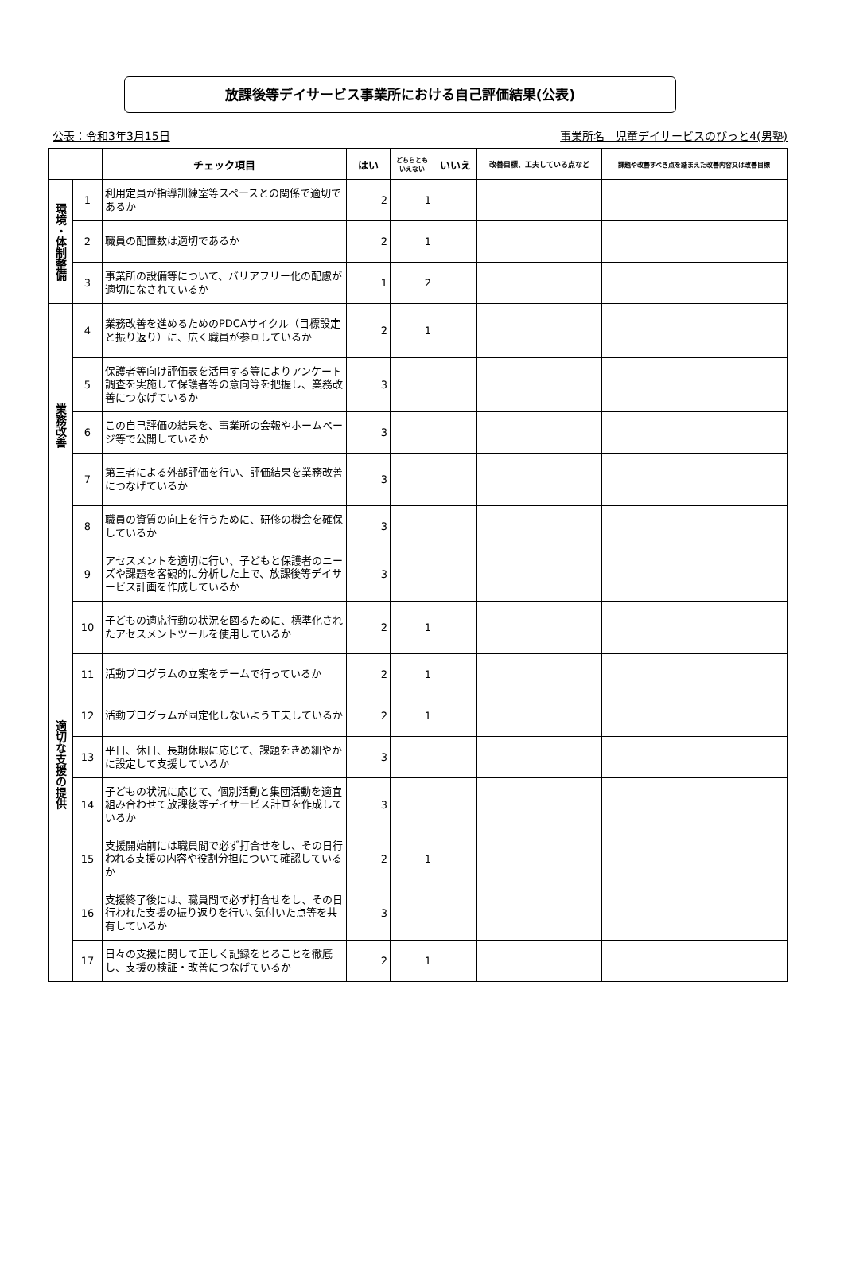放課後等デイサービス事業所における自己評価結果(公表)
公表：令和3年3月15日 事業所名　児童デイサービスのびっと4(男塾)
| | | チェック項目 | はい | どちらとも いえない | いいえ | 改善目標、工夫している点など | 課題や改善すべき点を踏まえた改善内容又は改善目標 |
| --- | --- | --- | --- | --- | --- | --- | --- |
| 環境・体制整備 | 1 | 利用定員が指導訓練室等スペースとの関係で適切であるか | 2 | 1 | | | |
| | 2 | 職員の配置数は適切であるか | 2 | 1 | | | |
| | 3 | 事業所の設備等について、バリアフリー化の配慮が適切になされているか | 1 | 2 | | | |
| 業務改善 | 4 | 業務改善を進めるためのPDCAサイクル（目標設定と振り返り）に、広く職員が参画しているか | 2 | 1 | | | |
| | 5 | 保護者等向け評価表を活用する等によりアンケート調査を実施して保護者等の意向等を把握し、業務改善につなげているか | 3 | | | | |
| | 6 | この自己評価の結果を、事業所の会報やホームページ等で公開しているか | 3 | | | | |
| | 7 | 第三者による外部評価を行い、評価結果を業務改善につなげているか | 3 | | | | |
| | 8 | 職員の資質の向上を行うために、研修の機会を確保しているか | 3 | | | | |
| 適切な支援の提供 | 9 | アセスメントを適切に行い、子どもと保護者のニーズや課題を客観的に分析した上で、放課後等デイサービス計画を作成しているか | 3 | | | | |
| | 10 | 子どもの適応行動の状況を図るために、標準化されたアセスメントツールを使用しているか | 2 | 1 | | | |
| | 11 | 活動プログラムの立案をチームで行っているか | 2 | 1 | | | |
| | 12 | 活動プログラムが固定化しないよう工夫しているか | 2 | 1 | | | |
| | 13 | 平日、休日、長期休暇に応じて、課題をきめ細やかに設定して支援しているか | 3 | | | | |
| | 14 | 子どもの状況に応じて、個別活動と集団活動を適宜組み合わせて放課後等デイサービス計画を作成しているか | 3 | | | | |
| | 15 | 支援開始前には職員間で必ず打合せをし、その日行われる支援の内容や役割分担について確認しているか | 2 | 1 | | | |
| | 16 | 支援終了後には、職員間で必ず打合せをし、その日行われた支援の振り返りを行い､気付いた点等を共有しているか | 3 | | | | |
| | 17 | 日々の支援に関して正しく記録をとることを徹底し、支援の検証・改善につなげているか | 2 | 1 | | | |